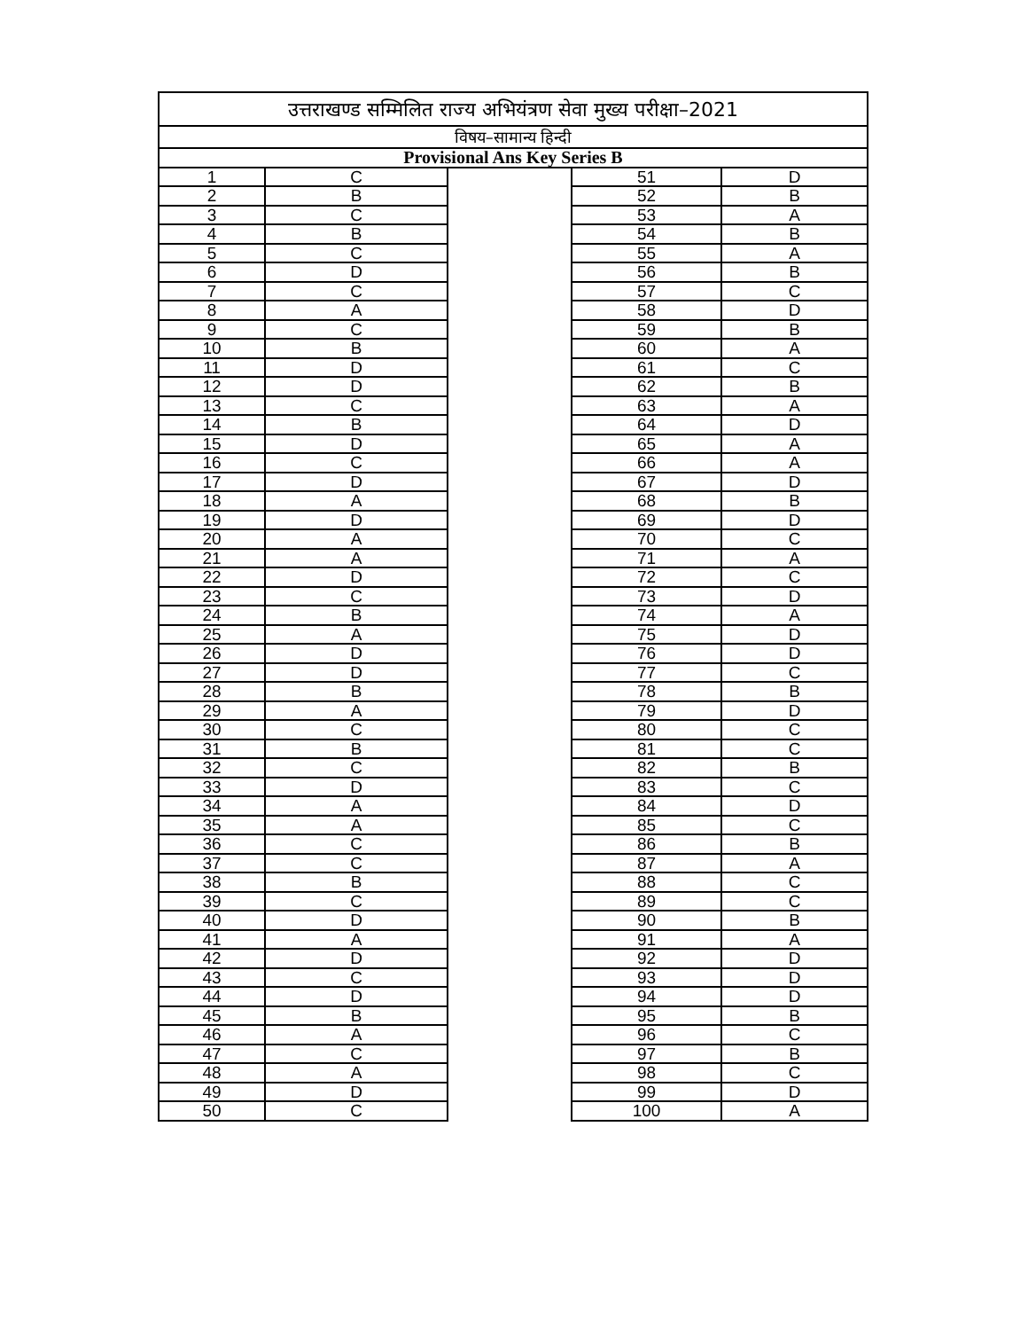| उत्तराखण्ड सम्मिलित राज्य अभियंत्रण सेवा मुख्य परीक्षा–2021 | | | | |
| विषय–सामान्य हिन्दी | | | | |
| Provisional Ans Key Series B | | | | |
| 1 | C | | 51 | D |
| 2 | B | | 52 | B |
| 3 | C | | 53 | A |
| 4 | B | | 54 | B |
| 5 | C | | 55 | A |
| 6 | D | | 56 | B |
| 7 | C | | 57 | C |
| 8 | A | | 58 | D |
| 9 | C | | 59 | B |
| 10 | B | | 60 | A |
| 11 | D | | 61 | C |
| 12 | D | | 62 | B |
| 13 | C | | 63 | A |
| 14 | B | | 64 | D |
| 15 | D | | 65 | A |
| 16 | C | | 66 | A |
| 17 | D | | 67 | D |
| 18 | A | | 68 | B |
| 19 | D | | 69 | D |
| 20 | A | | 70 | C |
| 21 | A | | 71 | A |
| 22 | D | | 72 | C |
| 23 | C | | 73 | D |
| 24 | B | | 74 | A |
| 25 | A | | 75 | D |
| 26 | D | | 76 | D |
| 27 | D | | 77 | C |
| 28 | B | | 78 | B |
| 29 | A | | 79 | D |
| 30 | C | | 80 | C |
| 31 | B | | 81 | C |
| 32 | C | | 82 | B |
| 33 | D | | 83 | C |
| 34 | A | | 84 | D |
| 35 | A | | 85 | C |
| 36 | C | | 86 | B |
| 37 | C | | 87 | A |
| 38 | B | | 88 | C |
| 39 | C | | 89 | C |
| 40 | D | | 90 | B |
| 41 | A | | 91 | A |
| 42 | D | | 92 | D |
| 43 | C | | 93 | D |
| 44 | D | | 94 | D |
| 45 | B | | 95 | B |
| 46 | A | | 96 | C |
| 47 | C | | 97 | B |
| 48 | A | | 98 | C |
| 49 | D | | 99 | D |
| 50 | C | | 100 | A |